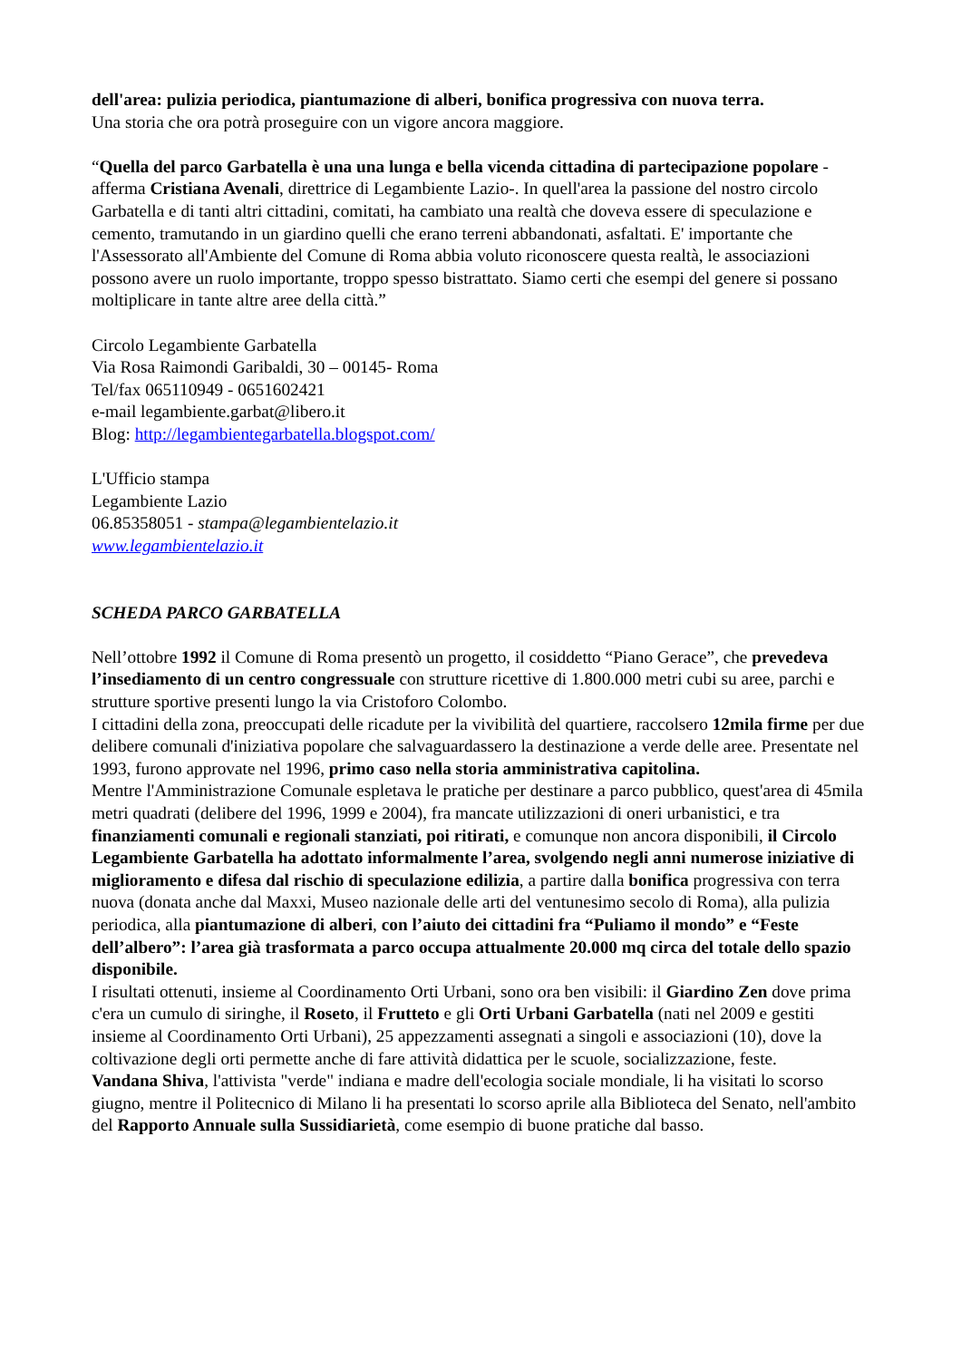dell'area: pulizia periodica, piantumazione di alberi, bonifica progressiva con nuova terra.
Una storia che ora potrà proseguire con un vigore ancora maggiore.
“Quella del parco Garbatella è una una lunga e bella vicenda cittadina di partecipazione popolare -afferma Cristiana Avenali, direttrice di Legambiente Lazio-. In quell'area la passione del nostro circolo Garbatella e di tanti altri cittadini, comitati, ha cambiato una realtà che doveva essere di speculazione e cemento, tramutando in un giardino quelli che erano terreni abbandonati, asfaltati. E' importante che l'Assessorato all'Ambiente del Comune di Roma abbia voluto riconoscere questa realtà, le associazioni possono avere un ruolo importante, troppo spesso bistrattato. Siamo certi che esempi del genere si possano moltiplicare in tante altre aree della città.”
Circolo Legambiente Garbatella
Via Rosa Raimondi Garibaldi, 30 – 00145- Roma
Tel/fax 065110949 - 0651602421
e-mail legambiente.garbat@libero.it
Blog: http://legambientegarbatella.blogspot.com/
L'Ufficio stampa
Legambiente Lazio
06.85358051 - stampa@legambientelazio.it
www.legambientelazio.it
SCHEDA PARCO GARBATELLA
Nell’ottobre 1992 il Comune di Roma presentò un progetto, il cosiddetto “Piano Gerace”, che prevedeva l’insediamento di un centro congressuale con strutture ricettive di 1.800.000 metri cubi su aree, parchi e strutture sportive presenti lungo la via Cristoforo Colombo.
I cittadini della zona, preoccupati delle ricadute per la vivibilità del quartiere, raccolsero 12mila firme per due delibere comunali d'iniziativa popolare che salvaguardassero la destinazione a verde delle aree. Presentate nel 1993, furono approvate nel 1996, primo caso nella storia amministrativa capitolina.
Mentre l'Amministrazione Comunale espletava le pratiche per destinare a parco pubblico, quest'area di 45mila metri quadrati (delibere del 1996, 1999 e 2004), fra mancate utilizzazioni di oneri urbanistici, e tra finanziamenti comunali e regionali stanziati, poi ritirati, e comunque non ancora disponibili, il Circolo Legambiente Garbatella ha adottato informalmente l’area, svolgendo negli anni numerose iniziative di miglioramento e difesa dal rischio di speculazione edilizia, a partire dalla bonifica progressiva con terra nuova (donata anche dal Maxxi, Museo nazionale delle arti del ventunesimo secolo di Roma), alla pulizia periodica, alla piantumazione di alberi, con l’aiuto dei cittadini fra “Puliamo il mondo” e “Feste dell’albero”: l’area già trasformata a parco occupa attualmente 20.000 mq circa del totale dello spazio disponibile.
I risultati ottenuti, insieme al Coordinamento Orti Urbani, sono ora ben visibili: il Giardino Zen dove prima c'era un cumulo di siringhe, il Roseto, il Frutteto e gli Orti Urbani Garbatella (nati nel 2009 e gestiti insieme al Coordinamento Orti Urbani), 25 appezzamenti assegnati a singoli e associazioni (10), dove la coltivazione degli orti permette anche di fare attività didattica per le scuole, socializzazione, feste.
Vandana Shiva, l'attivista "verde" indiana e madre dell'ecologia sociale mondiale, li ha visitati lo scorso giugno, mentre il Politecnico di Milano li ha presentati lo scorso aprile alla Biblioteca del Senato, nell'ambito del Rapporto Annuale sulla Sussidiarietà, come esempio di buone pratiche dal basso.